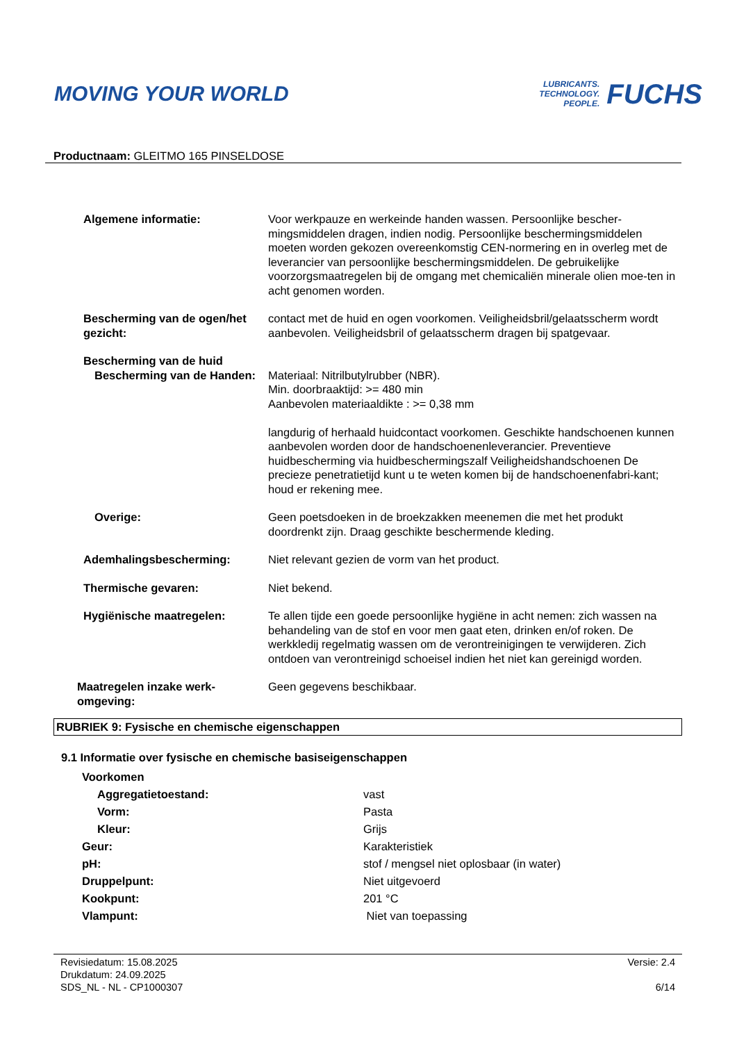MOVING YOUR WORLD
LUBRICANTS.
TECHNOLOGY.
PEOPLE.
FUCHS
Productnaam: GLEITMO 165 PINSELDOSE
| Algemene informatie: | Voor werkpauze en werkeinde handen wassen. Persoonlijke bescher-mingsmiddelen dragen, indien nodig. Persoonlijke beschermingsmiddelen moeten worden gekozen overeenkomstig CEN-normering en in overleg met de leverancier van persoonlijke beschermingsmiddelen. De gebruikelijke voorzorgsmaatregelen bij de omgang met chemicaliën minerale olien moe-ten in acht genomen worden. |
| Bescherming van de ogen/het gezicht: | contact met de huid en ogen voorkomen. Veiligheidsbril/gelaatsscherm wordt aanbevolen. Veiligheidsbril of gelaatsscherm dragen bij spatgevaar. |
| Bescherming van de huid | |
| Bescherming van de Handen: | Materiaal: Nitrilbutylrubber (NBR). Min. doorbraaktijd: >= 480 min Aanbevolen materiaaldikte : >= 0,38 mm langdurig of herhaald huidcontact voorkomen. Geschikte handschoenen kunnen aanbevolen worden door de handschoenenleverancier. Preventieve huidbescherming via huidbeschermingszalf Veiligheidshandschoenen De precieze penetratietijd kunt u te weten komen bij de handschoenenfabri-kant; houd er rekening mee. |
| Overige: | Geen poetsdoeken in de broekzakken meenemen die met het produkt doordrenkt zijn. Draag geschikte beschermende kleding. |
| Ademhalingsbescherming: | Niet relevant gezien de vorm van het product. |
| Thermische gevaren: | Niet bekend. |
| Hygiënische maatregelen: | Te allen tijde een goede persoonlijke hygiëne in acht nemen: zich wassen na behandeling van de stof en voor men gaat eten, drinken en/of roken. De werkkledij regelmatig wassen om de verontreinigingen te verwijderen. Zich ontdoen van verontreinigd schoeisel indien het niet kan gereinigd worden. |
| Maatregelen inzake werk-omgeving: | Geen gegevens beschikbaar. |
RUBRIEK 9: Fysische en chemische eigenschappen
9.1 Informatie over fysische en chemische basiseigenschappen
| Voorkomen | |
| Aggregatietoestand: | vast |
| Vorm: | Pasta |
| Kleur: | Grijs |
| Geur: | Karakteristiek |
| pH: | stof / mengsel niet oplosbaar (in water) |
| Druppelpunt: | Niet uitgevoerd |
| Kookpunt: | 201 °C |
| Vlampunt: | Niet van toepassing |
Revisiedatum: 15.08.2025
Drukdatum: 24.09.2025
SDS_NL - NL - CP1000307
Versie: 2.4
6/14